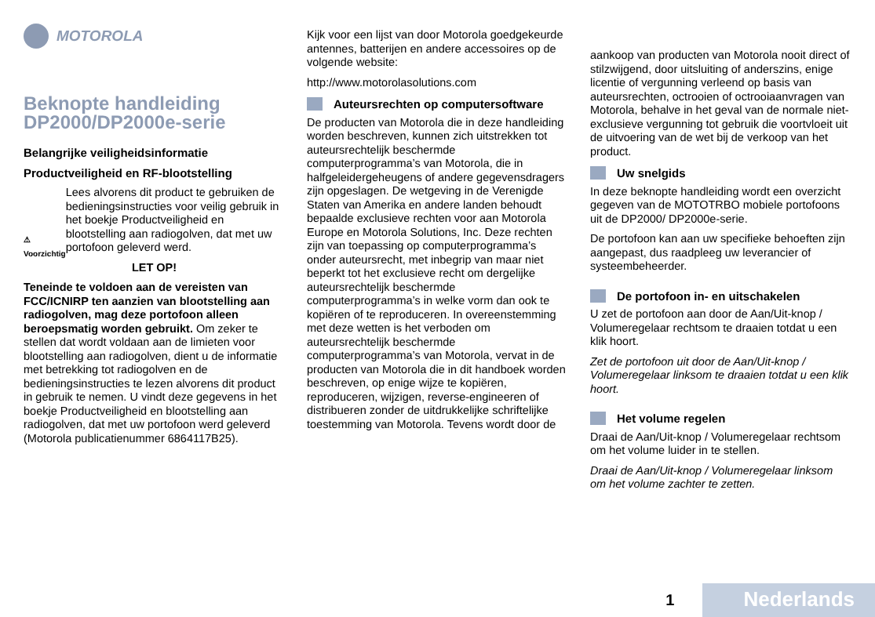MOTOROLA
Beknopte handleiding DP2000/DP2000e-serie
Belangrijke veiligheidsinformatie
Productveiligheid en RF-blootstelling
⚠
Voorzichtig
Lees alvorens dit product te gebruiken de bedieningsinstructies voor veilig gebruik in het boekje Productveiligheid en blootstelling aan radiogolven, dat met uw portofoon geleverd werd.
LET OP!
Teneinde te voldoen aan de vereisten van FCC/ICNIRP ten aanzien van blootstelling aan radiogolven, mag deze portofoon alleen beroepsmatig worden gebruikt. Om zeker te stellen dat wordt voldaan aan de limieten voor blootstelling aan radiogolven, dient u de informatie met betrekking tot radiogolven en de bedieningsinstructies te lezen alvorens dit product in gebruik te nemen. U vindt deze gegevens in het boekje Productveiligheid en blootstelling aan radiogolven, dat met uw portofoon werd geleverd (Motorola publicatienummer 6864117B25).
Kijk voor een lijst van door Motorola goedgekeurde antennes, batterijen en andere accessoires op de volgende website:
http://www.motorolasolutions.com
Auteursrechten op computersoftware
De producten van Motorola die in deze handleiding worden beschreven, kunnen zich uitstrekken tot auteursrechtelijk beschermde computerprogramma’s van Motorola, die in halfgeleidergeheugens of andere gegevensdragers zijn opgeslagen. De wetgeving in de Verenigde Staten van Amerika en andere landen behoudt bepaalde exclusieve rechten voor aan Motorola Europe en Motorola Solutions, Inc. Deze rechten zijn van toepassing op computerprogramma’s onder auteursrecht, met inbegrip van maar niet beperkt tot het exclusieve recht om dergelijke auteursrechtelijk beschermde computerprogramma’s in welke vorm dan ook te kopiëren of te reproduceren. In overeenstemming met deze wetten is het verboden om auteursrechtelijk beschermde computerprogramma’s van Motorola, vervat in de producten van Motorola die in dit handboek worden beschreven, op enige wijze te kopiëren, reproduceren, wijzigen, reverse-engineeren of distribueren zonder de uitdrukkelijke schriftelijke toestemming van Motorola. Tevens wordt door de
aankoop van producten van Motorola nooit direct of stilzwijgend, door uitsluiting of anderszins, enige licentie of vergunning verleend op basis van auteursrechten, octrooien of octrooiaanvragen van Motorola, behalve in het geval van de normale niet-exclusieve vergunning tot gebruik die voortvloeit uit de uitvoering van de wet bij de verkoop van het product.
Uw snelgids
In deze beknopte handleiding wordt een overzicht gegeven van de MOTOTRBO mobiele portofoons uit de DP2000/ DP2000e-serie.
De portofoon kan aan uw specifieke behoeften zijn aangepast, dus raadpleeg uw leverancier of systeembeheerder.
De portofoon in- en uitschakelen
U zet de portofoon aan door de Aan/Uit-knop / Volumeregelaar rechtsom te draaien totdat u een klik hoort.
Zet de portofoon uit door de Aan/Uit-knop / Volumeregelaar linksom te draaien totdat u een klik hoort.
Het volume regelen
Draai de Aan/Uit-knop / Volumeregelaar rechtsom om het volume luider in te stellen.
Draai de Aan/Uit-knop / Volumeregelaar linksom om het volume zachter te zetten.
1 Nederlands